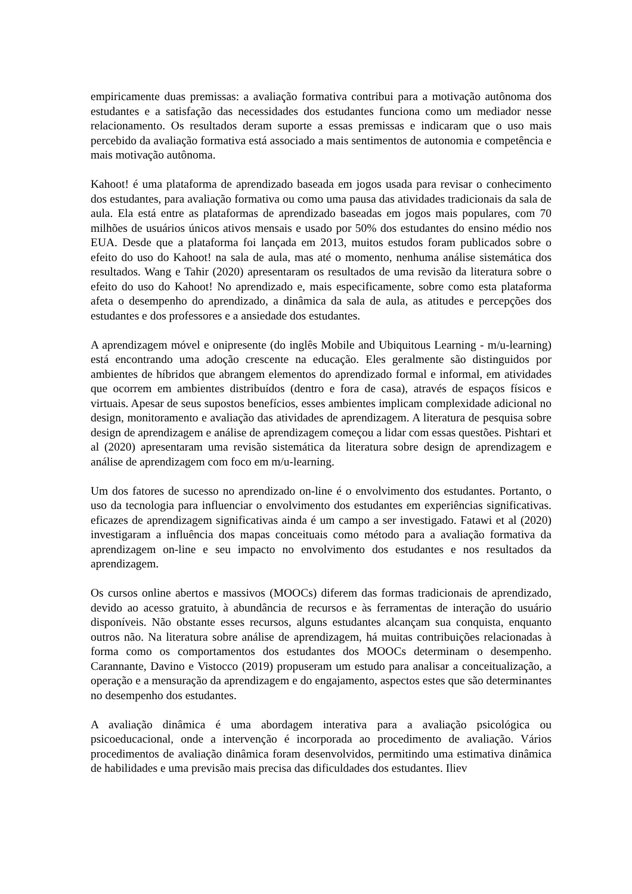empiricamente duas premissas: a avaliação formativa contribui para a motivação autônoma dos estudantes e a satisfação das necessidades dos estudantes funciona como um mediador nesse relacionamento. Os resultados deram suporte a essas premissas e indicaram que o uso mais percebido da avaliação formativa está associado a mais sentimentos de autonomia e competência e mais motivação autônoma.
Kahoot! é uma plataforma de aprendizado baseada em jogos usada para revisar o conhecimento dos estudantes, para avaliação formativa ou como uma pausa das atividades tradicionais da sala de aula. Ela está entre as plataformas de aprendizado baseadas em jogos mais populares, com 70 milhões de usuários únicos ativos mensais e usado por 50% dos estudantes do ensino médio nos EUA. Desde que a plataforma foi lançada em 2013, muitos estudos foram publicados sobre o efeito do uso do Kahoot! na sala de aula, mas até o momento, nenhuma análise sistemática dos resultados. Wang e Tahir (2020) apresentaram os resultados de uma revisão da literatura sobre o efeito do uso do Kahoot! No aprendizado e, mais especificamente, sobre como esta plataforma afeta o desempenho do aprendizado, a dinâmica da sala de aula, as atitudes e percepções dos estudantes e dos professores e a ansiedade dos estudantes.
A aprendizagem móvel e onipresente (do inglês Mobile and Ubiquitous Learning - m/u-learning) está encontrando uma adoção crescente na educação. Eles geralmente são distinguidos por ambientes de híbridos que abrangem elementos do aprendizado formal e informal, em atividades que ocorrem em ambientes distribuídos (dentro e fora de casa), através de espaços físicos e virtuais. Apesar de seus supostos benefícios, esses ambientes implicam complexidade adicional no design, monitoramento e avaliação das atividades de aprendizagem. A literatura de pesquisa sobre design de aprendizagem e análise de aprendizagem começou a lidar com essas questões. Pishtari et al (2020) apresentaram uma revisão sistemática da literatura sobre design de aprendizagem e análise de aprendizagem com foco em m/u-learning.
Um dos fatores de sucesso no aprendizado on-line é o envolvimento dos estudantes. Portanto, o uso da tecnologia para influenciar o envolvimento dos estudantes em experiências significativas. eficazes de aprendizagem significativas ainda é um campo a ser investigado. Fatawi et al (2020) investigaram a influência dos mapas conceituais como método para a avaliação formativa da aprendizagem on-line e seu impacto no envolvimento dos estudantes e nos resultados da aprendizagem.
Os cursos online abertos e massivos (MOOCs) diferem das formas tradicionais de aprendizado, devido ao acesso gratuito, à abundância de recursos e às ferramentas de interação do usuário disponíveis. Não obstante esses recursos, alguns estudantes alcançam sua conquista, enquanto outros não. Na literatura sobre análise de aprendizagem, há muitas contribuições relacionadas à forma como os comportamentos dos estudantes dos MOOCs determinam o desempenho. Carannante, Davino e Vistocco (2019) propuseram um estudo para analisar a conceitualização, a operação e a mensuração da aprendizagem e do engajamento, aspectos estes que são determinantes no desempenho dos estudantes.
A avaliação dinâmica é uma abordagem interativa para a avaliação psicológica ou psicoeducacional, onde a intervenção é incorporada ao procedimento de avaliação. Vários procedimentos de avaliação dinâmica foram desenvolvidos, permitindo uma estimativa dinâmica de habilidades e uma previsão mais precisa das dificuldades dos estudantes. Iliev